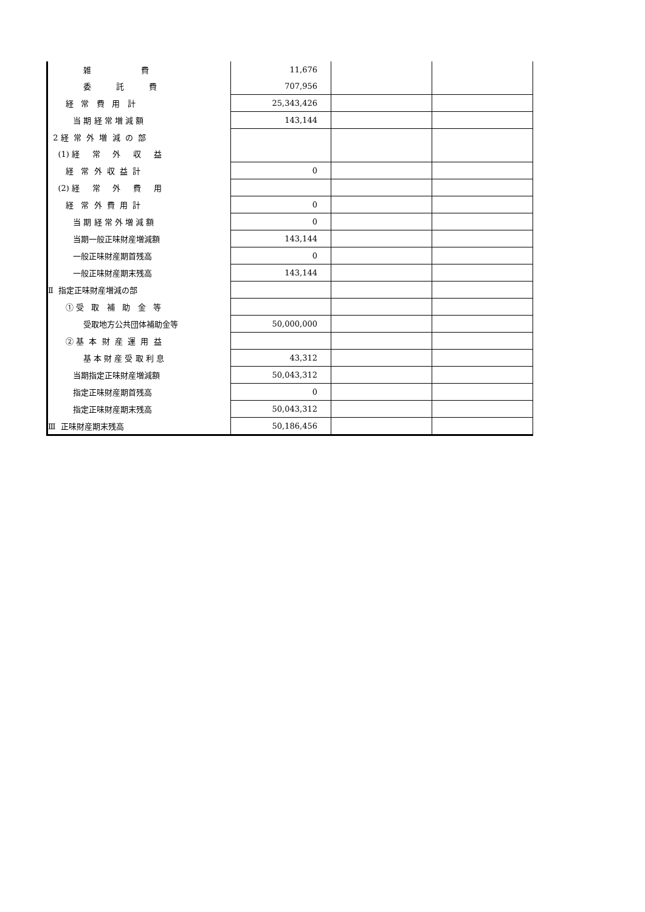| 雑 費 | 11,676 | | |
| 委 託 費 | 707,956 | | |
| 経 常 費 用 計 | 25,343,426 | | |
| 当 期 経 常 増 減 額 | 143,144 | | |
| 2 経 常 外 増 減 の 部 | | | |
| (1) 経 常 外 収 益 | | | |
| 経 常 外 収 益 計 | 0 | | |
| (2) 経 常 外 費 用 | | | |
| 経 常 外 費 用 計 | 0 | | |
| 当 期 経 常 外 増 減 額 | 0 | | |
| 当期一般正味財産増減額 | 143,144 | | |
| 一般正味財産期首残高 | 0 | | |
| 一般正味財産期末残高 | 143,144 | | |
| Ⅱ 指定正味財産増減の部 | | | |
| ① 受 取 補 助 金 等 | | | |
| 受取地方公共団体補助金等 | 50,000,000 | | |
| ② 基 本 財 産 運 用 益 | | | |
| 基 本 財 産 受 取 利 息 | 43,312 | | |
| 当期指定正味財産増減額 | 50,043,312 | | |
| 指定正味財産期首残高 | 0 | | |
| 指定正味財産期末残高 | 50,043,312 | | |
| Ⅲ 正味財産期末残高 | 50,186,456 | | |